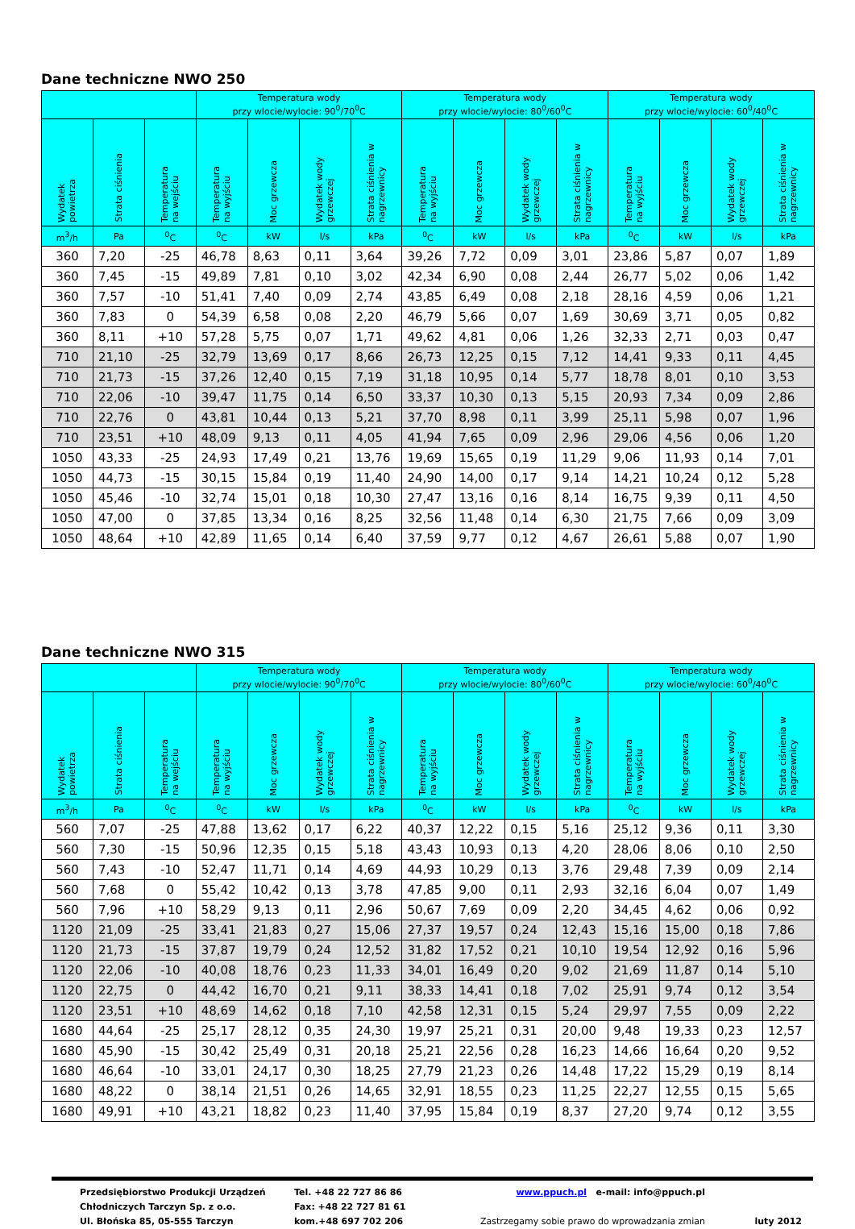Dane techniczne NWO 250
| | | | Temperatura wody przy wlocie/wylocie: 90<sup>0</sup>/70<sup>0</sup>C | | | | Temperatura wody przy wlocie/wylocie: 80<sup>0</sup>/60<sup>0</sup>C | | | | Temperatura wody przy wlocie/wylocie: 60<sup>0</sup>/40<sup>0</sup>C | | | |
| --- | --- | --- | --- | --- | --- | --- | --- | --- | --- | --- | --- | --- | --- | --- |
| Wydatek powietrza | Strata ciśnienia | Temperatura na wejściu | Temperatura na wyjściu | Moc grzewcza | Wydatek wody grzewczej | Strata ciśnienia w nagrzewnicy | Temperatura na wyjściu | Moc grzewcza | Wydatek wody grzewczej | Strata ciśnienia w nagrzewnicy | Temperatura na wyjściu | Moc grzewcza | Wydatek wody grzewczej | Strata ciśnienia w nagrzewnicy |
| m<sup>3</sup>/h | Pa | <sup>0</sup> C | <sup>0</sup> C | kW | l/s | kPa | <sup>0</sup> C | kW | l/s | kPa | <sup>0</sup> C | kW | l/s | kPa |
| 360 | 7,20 | -25 | 46,78 | 8,63 | 0,11 | 3,64 | 39,26 | 7,72 | 0,09 | 3,01 | 23,86 | 5,87 | 0,07 | 1,89 |
| 360 | 7,45 | -15 | 49,89 | 7,81 | 0,10 | 3,02 | 42,34 | 6,90 | 0,08 | 2,44 | 26,77 | 5,02 | 0,06 | 1,42 |
| 360 | 7,57 | -10 | 51,41 | 7,40 | 0,09 | 2,74 | 43,85 | 6,49 | 0,08 | 2,18 | 28,16 | 4,59 | 0,06 | 1,21 |
| 360 | 7,83 | 0 | 54,39 | 6,58 | 0,08 | 2,20 | 46,79 | 5,66 | 0,07 | 1,69 | 30,69 | 3,71 | 0,05 | 0,82 |
| 360 | 8,11 | +10 | 57,28 | 5,75 | 0,07 | 1,71 | 49,62 | 4,81 | 0,06 | 1,26 | 32,33 | 2,71 | 0,03 | 0,47 |
| 710 | 21,10 | -25 | 32,79 | 13,69 | 0,17 | 8,66 | 26,73 | 12,25 | 0,15 | 7,12 | 14,41 | 9,33 | 0,11 | 4,45 |
| 710 | 21,73 | -15 | 37,26 | 12,40 | 0,15 | 7,19 | 31,18 | 10,95 | 0,14 | 5,77 | 18,78 | 8,01 | 0,10 | 3,53 |
| 710 | 22,06 | -10 | 39,47 | 11,75 | 0,14 | 6,50 | 33,37 | 10,30 | 0,13 | 5,15 | 20,93 | 7,34 | 0,09 | 2,86 |
| 710 | 22,76 | 0 | 43,81 | 10,44 | 0,13 | 5,21 | 37,70 | 8,98 | 0,11 | 3,99 | 25,11 | 5,98 | 0,07 | 1,96 |
| 710 | 23,51 | +10 | 48,09 | 9,13 | 0,11 | 4,05 | 41,94 | 7,65 | 0,09 | 2,96 | 29,06 | 4,56 | 0,06 | 1,20 |
| 1050 | 43,33 | -25 | 24,93 | 17,49 | 0,21 | 13,76 | 19,69 | 15,65 | 0,19 | 11,29 | 9,06 | 11,93 | 0,14 | 7,01 |
| 1050 | 44,73 | -15 | 30,15 | 15,84 | 0,19 | 11,40 | 24,90 | 14,00 | 0,17 | 9,14 | 14,21 | 10,24 | 0,12 | 5,28 |
| 1050 | 45,46 | -10 | 32,74 | 15,01 | 0,18 | 10,30 | 27,47 | 13,16 | 0,16 | 8,14 | 16,75 | 9,39 | 0,11 | 4,50 |
| 1050 | 47,00 | 0 | 37,85 | 13,34 | 0,16 | 8,25 | 32,56 | 11,48 | 0,14 | 6,30 | 21,75 | 7,66 | 0,09 | 3,09 |
| 1050 | 48,64 | +10 | 42,89 | 11,65 | 0,14 | 6,40 | 37,59 | 9,77 | 0,12 | 4,67 | 26,61 | 5,88 | 0,07 | 1,90 |
Dane techniczne NWO 315
| | | | Temperatura wody przy wlocie/wylocie: 90<sup>0</sup>/70<sup>0</sup>C | | | | Temperatura wody przy wlocie/wylocie: 80<sup>0</sup>/60<sup>0</sup>C | | | | Temperatura wody przy wlocie/wylocie: 60<sup>0</sup>/40<sup>0</sup>C | | | |
| --- | --- | --- | --- | --- | --- | --- | --- | --- | --- | --- | --- | --- | --- | --- |
| Wydatek powietrza | Strata ciśnienia | Temperatura na wejściu | Temperatura na wyjściu | Moc grzewcza | Wydatek wody grzewczej | Strata ciśnienia w nagrzewnicy | Temperatura na wyjściu | Moc grzewcza | Wydatek wody grzewczej | Strata ciśnienia w nagrzewnicy | Temperatura na wyjściu | Moc grzewcza | Wydatek wody grzewczej | Strata ciśnienia w nagrzewnicy |
| m<sup>3</sup>/h | Pa | <sup>0</sup> C | <sup>0</sup> C | kW | l/s | kPa | <sup>0</sup> C | kW | l/s | kPa | <sup>0</sup> C | kW | l/s | kPa |
| 560 | 7,07 | -25 | 47,88 | 13,62 | 0,17 | 6,22 | 40,37 | 12,22 | 0,15 | 5,16 | 25,12 | 9,36 | 0,11 | 3,30 |
| 560 | 7,30 | -15 | 50,96 | 12,35 | 0,15 | 5,18 | 43,43 | 10,93 | 0,13 | 4,20 | 28,06 | 8,06 | 0,10 | 2,50 |
| 560 | 7,43 | -10 | 52,47 | 11,71 | 0,14 | 4,69 | 44,93 | 10,29 | 0,13 | 3,76 | 29,48 | 7,39 | 0,09 | 2,14 |
| 560 | 7,68 | 0 | 55,42 | 10,42 | 0,13 | 3,78 | 47,85 | 9,00 | 0,11 | 2,93 | 32,16 | 6,04 | 0,07 | 1,49 |
| 560 | 7,96 | +10 | 58,29 | 9,13 | 0,11 | 2,96 | 50,67 | 7,69 | 0,09 | 2,20 | 34,45 | 4,62 | 0,06 | 0,92 |
| 1120 | 21,09 | -25 | 33,41 | 21,83 | 0,27 | 15,06 | 27,37 | 19,57 | 0,24 | 12,43 | 15,16 | 15,00 | 0,18 | 7,86 |
| 1120 | 21,73 | -15 | 37,87 | 19,79 | 0,24 | 12,52 | 31,82 | 17,52 | 0,21 | 10,10 | 19,54 | 12,92 | 0,16 | 5,96 |
| 1120 | 22,06 | -10 | 40,08 | 18,76 | 0,23 | 11,33 | 34,01 | 16,49 | 0,20 | 9,02 | 21,69 | 11,87 | 0,14 | 5,10 |
| 1120 | 22,75 | 0 | 44,42 | 16,70 | 0,21 | 9,11 | 38,33 | 14,41 | 0,18 | 7,02 | 25,91 | 9,74 | 0,12 | 3,54 |
| 1120 | 23,51 | +10 | 48,69 | 14,62 | 0,18 | 7,10 | 42,58 | 12,31 | 0,15 | 5,24 | 29,97 | 7,55 | 0,09 | 2,22 |
| 1680 | 44,64 | -25 | 25,17 | 28,12 | 0,35 | 24,30 | 19,97 | 25,21 | 0,31 | 20,00 | 9,48 | 19,33 | 0,23 | 12,57 |
| 1680 | 45,90 | -15 | 30,42 | 25,49 | 0,31 | 20,18 | 25,21 | 22,56 | 0,28 | 16,23 | 14,66 | 16,64 | 0,20 | 9,52 |
| 1680 | 46,64 | -10 | 33,01 | 24,17 | 0,30 | 18,25 | 27,79 | 21,23 | 0,26 | 14,48 | 17,22 | 15,29 | 0,19 | 8,14 |
| 1680 | 48,22 | 0 | 38,14 | 21,51 | 0,26 | 14,65 | 32,91 | 18,55 | 0,23 | 11,25 | 22,27 | 12,55 | 0,15 | 5,65 |
| 1680 | 49,91 | +10 | 43,21 | 18,82 | 0,23 | 11,40 | 37,95 | 15,84 | 0,19 | 8,37 | 27,20 | 9,74 | 0,12 | 3,55 |
Przedsiębiorstwo Produkcji Urządzeń
Chłodniczych Tarczyn Sp. z o.o.
Ul. Błońska 85, 05-555 Tarczyn
Tel. +48 22 727 86 86
Fax: +48 22 727 81 61
kom.+48 697 702 206
www.ppuch.pl e-mail: info@ppuch.pl
Zastrzegamy sobie prawo do wprowadzania zmian
luty 2012